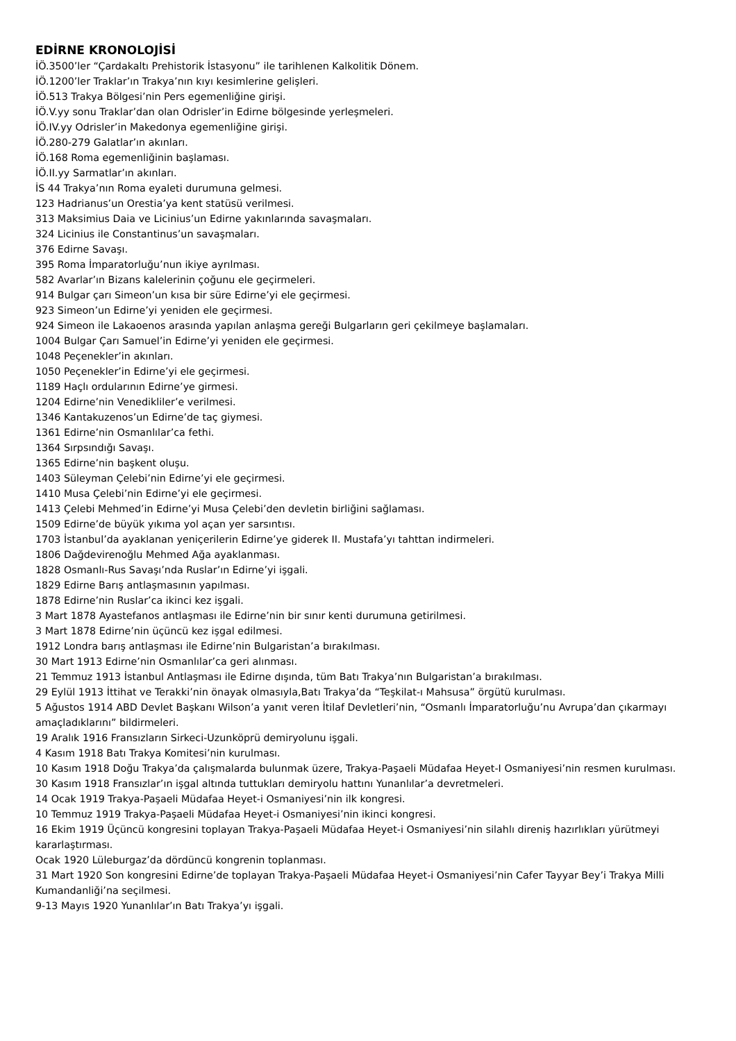EDİRNE KRONOLOJİSİ
İÖ.3500’ler “Çardakaltı Prehistorik İstasyonu” ile tarihlenen Kalkolitik Dönem.
İÖ.1200’ler Traklar’ın Trakya’nın kıyı kesimlerine gelişleri.
İÖ.513 Trakya Bölgesi’nin Pers egemenliğine girişi.
İÖ.V.yy sonu Traklar’dan olan Odrisler’in Edirne bölgesinde yerleşmeleri.
İÖ.IV.yy Odrisler’in Makedonya egemenliğine girişi.
İÖ.280-279 Galatlar’ın akınları.
İÖ.168 Roma egemenliğinin başlaması.
İÖ.II.yy Sarmatlar’ın akınları.
İS 44 Trakya’nın Roma eyaleti durumuna gelmesi.
123 Hadrianus’un Orestia’ya kent statüsü verilmesi.
313 Maksimius Daia ve Licinius’un Edirne yakınlarında savaşmaları.
324 Licinius ile Constantinus’un savaşmaları.
376 Edirne Savaşı.
395 Roma İmparatorluğu’nun ikiye ayrılması.
582 Avarlar’ın Bizans kalelerinin çoğunu ele geçirmeleri.
914 Bulgar çarı Simeon’un kısa bir süre Edirne’yi ele geçirmesi.
923 Simeon’un Edirne’yi yeniden ele geçirmesi.
924 Simeon ile Lakaoenos arasında yapılan anlaşma gereği Bulgarların geri çekilmeye başlamaları.
1004 Bulgar Çarı Samuel’in Edirne’yi yeniden ele geçirmesi.
1048 Peçenekler’in akınları.
1050 Peçenekler’in Edirne’yi ele geçirmesi.
1189 Haçlı ordularının Edirne’ye girmesi.
1204 Edirne’nin Venedikliler’e verilmesi.
1346 Kantakuzenos’un Edirne’de taç giymesi.
1361 Edirne’nin Osmanlılar’ca fethi.
1364 Sırpsındığı Savaşı.
1365 Edirne’nin başkent oluşu.
1403 Süleyman Çelebi’nin Edirne’yi ele geçirmesi.
1410 Musa Çelebi’nin Edirne’yi ele geçirmesi.
1413 Çelebi Mehmed’in Edirne’yi Musa Çelebi’den devletin birliğini sağlaması.
1509 Edirne’de büyük yıkıma yol açan yer sarsıntısı.
1703 İstanbul’da ayaklanan yeniçerilerin Edirne’ye giderek II. Mustafa’yı tahttan indirmeleri.
1806 Dağdevirenoğlu Mehmed Ağa ayaklanması.
1828 Osmanlı-Rus Savaşı’nda Ruslar’ın Edirne’yi işgali.
1829 Edirne Barış antlaşmasının yapılması.
1878 Edirne’nin Ruslar’ca ikinci kez işgali.
3 Mart 1878 Ayastefanos antlaşması ile Edirne’nin bir sınır kenti durumuna getirilmesi.
3 Mart 1878 Edirne’nin üçüncü kez işgal edilmesi.
1912 Londra barış antlaşması ile Edirne’nin Bulgaristan’a bırakılması.
30 Mart 1913 Edirne’nin Osmanlılar’ca geri alınması.
21 Temmuz 1913 İstanbul Antlaşması ile Edirne dışında, tüm Batı Trakya’nın Bulgaristan’a bırakılması.
29 Eylül 1913 İttihat ve Terakki’nin önayak olmasıyla,Batı Trakya’da “Teşkilat-ı Mahsusa” örgütü kurulması.
5 Ağustos 1914 ABD Devlet Başkanı Wilson’a yanıt veren İtilaf Devletleri’nin, “Osmanlı İmparatorluğu’nu Avrupa’dan çıkarmayı amaçladıklarını” bildirmeleri.
19 Aralık 1916 Fransızların Sirkeci-Uzunköprü demiryolunu işgali.
4 Kasım 1918 Batı Trakya Komitesi’nin kurulması.
10 Kasım 1918 Doğu Trakya’da çalışmalarda bulunmak üzere, Trakya-Paşaeli Müdafaa Heyet-I Osmaniyesi’nin resmen kurulması.
30 Kasım 1918 Fransızlar’ın işgal altında tuttukları demiryolu hattını Yunanlılar’a devretmeleri.
14 Ocak 1919 Trakya-Paşaeli Müdafaa Heyet-i Osmaniyesi’nin ilk kongresi.
10 Temmuz 1919 Trakya-Paşaeli Müdafaa Heyet-i Osmaniyesi’nin ikinci kongresi.
16 Ekim 1919 Üçüncü kongresini toplayan Trakya-Paşaeli Müdafaa Heyet-i Osmaniyesi’nin silahlı direniş hazırlıkları yürütmeyi kararlaştırması.
Ocak 1920 Lüleburgaz’da dördüncü kongrenin toplanması.
31 Mart 1920 Son kongresini Edirne’de toplayan Trakya-Paşaeli Müdafaa Heyet-i Osmaniyesi’nin Cafer Tayyar Bey’i Trakya Milli Kumandanliği’na seçilmesi.
9-13 Mayıs 1920 Yunanlılar’ın Batı Trakya’yı işgali.